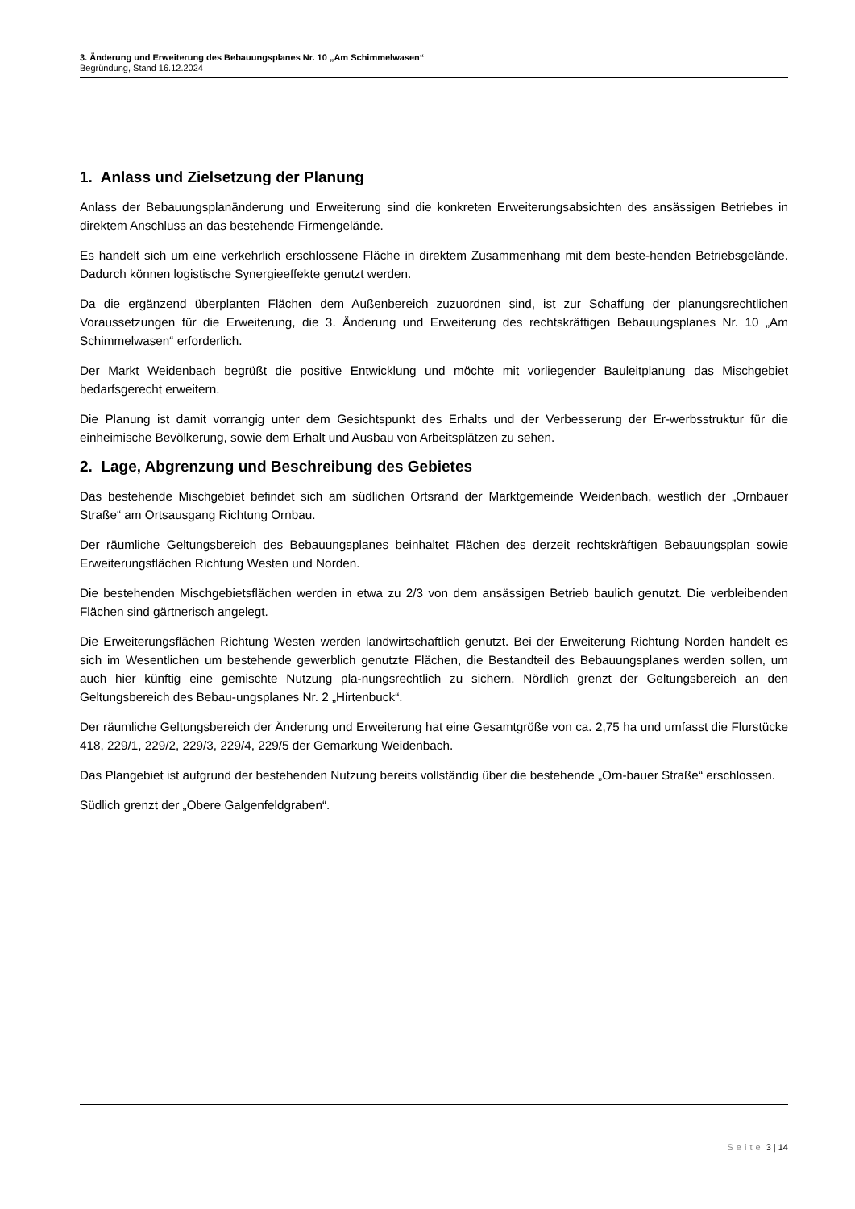3. Änderung und Erweiterung des Bebauungsplanes Nr. 10 „Am Schimmelwasen“Begründung, Stand 16.12.2024
1. Anlass und Zielsetzung der Planung
Anlass der Bebauungsplanänderung und Erweiterung sind die konkreten Erweiterungsabsichten des ansässigen Betriebes in direktem Anschluss an das bestehende Firmengelände.
Es handelt sich um eine verkehrlich erschlossene Fläche in direktem Zusammenhang mit dem beste-henden Betriebsgelände. Dadurch können logistische Synergieeffekte genutzt werden.
Da die ergänzend überplanten Flächen dem Außenbereich zuzuordnen sind, ist zur Schaffung der planungsrechtlichen Voraussetzungen für die Erweiterung, die 3. Änderung und Erweiterung des rechtskräftigen Bebauungsplanes Nr. 10 „Am Schimmelwasen“ erforderlich.
Der Markt Weidenbach begrüßt die positive Entwicklung und möchte mit vorliegender Bauleitplanung das Mischgebiet bedarfsgerecht erweitern.
Die Planung ist damit vorrangig unter dem Gesichtspunkt des Erhalts und der Verbesserung der Er-werbsstruktur für die einheimische Bevölkerung, sowie dem Erhalt und Ausbau von Arbeitsplätzen zu sehen.
2. Lage, Abgrenzung und Beschreibung des Gebietes
Das bestehende Mischgebiet befindet sich am südlichen Ortsrand der Marktgemeinde Weidenbach, westlich der „Ornbauer Straße“ am Ortsausgang Richtung Ornbau.
Der räumliche Geltungsbereich des Bebauungsplanes beinhaltet Flächen des derzeit rechtskräftigen Bebauungsplan sowie Erweiterungsflächen Richtung Westen und Norden.
Die bestehenden Mischgebietsflächen werden in etwa zu 2/3 von dem ansässigen Betrieb baulich genutzt. Die verbleibenden Flächen sind gärtnerisch angelegt.
Die Erweiterungsflächen Richtung Westen werden landwirtschaftlich genutzt. Bei der Erweiterung Richtung Norden handelt es sich im Wesentlichen um bestehende gewerblich genutzte Flächen, die Bestandteil des Bebauungsplanes werden sollen, um auch hier künftig eine gemischte Nutzung pla-nungsrechtlich zu sichern. Nördlich grenzt der Geltungsbereich an den Geltungsbereich des Bebau-ungsplanes Nr. 2 „Hirtenbuck“.
Der räumliche Geltungsbereich der Änderung und Erweiterung hat eine Gesamtgröße von ca. 2,75 ha und umfasst die Flurstücke 418, 229/1, 229/2, 229/3, 229/4, 229/5 der Gemarkung Weidenbach.
Das Plangebiet ist aufgrund der bestehenden Nutzung bereits vollständig über die bestehende „Orn-bauer Straße“ erschlossen.
Südlich grenzt der „Obere Galgenfeldgraben“.
Seite 3 | 14